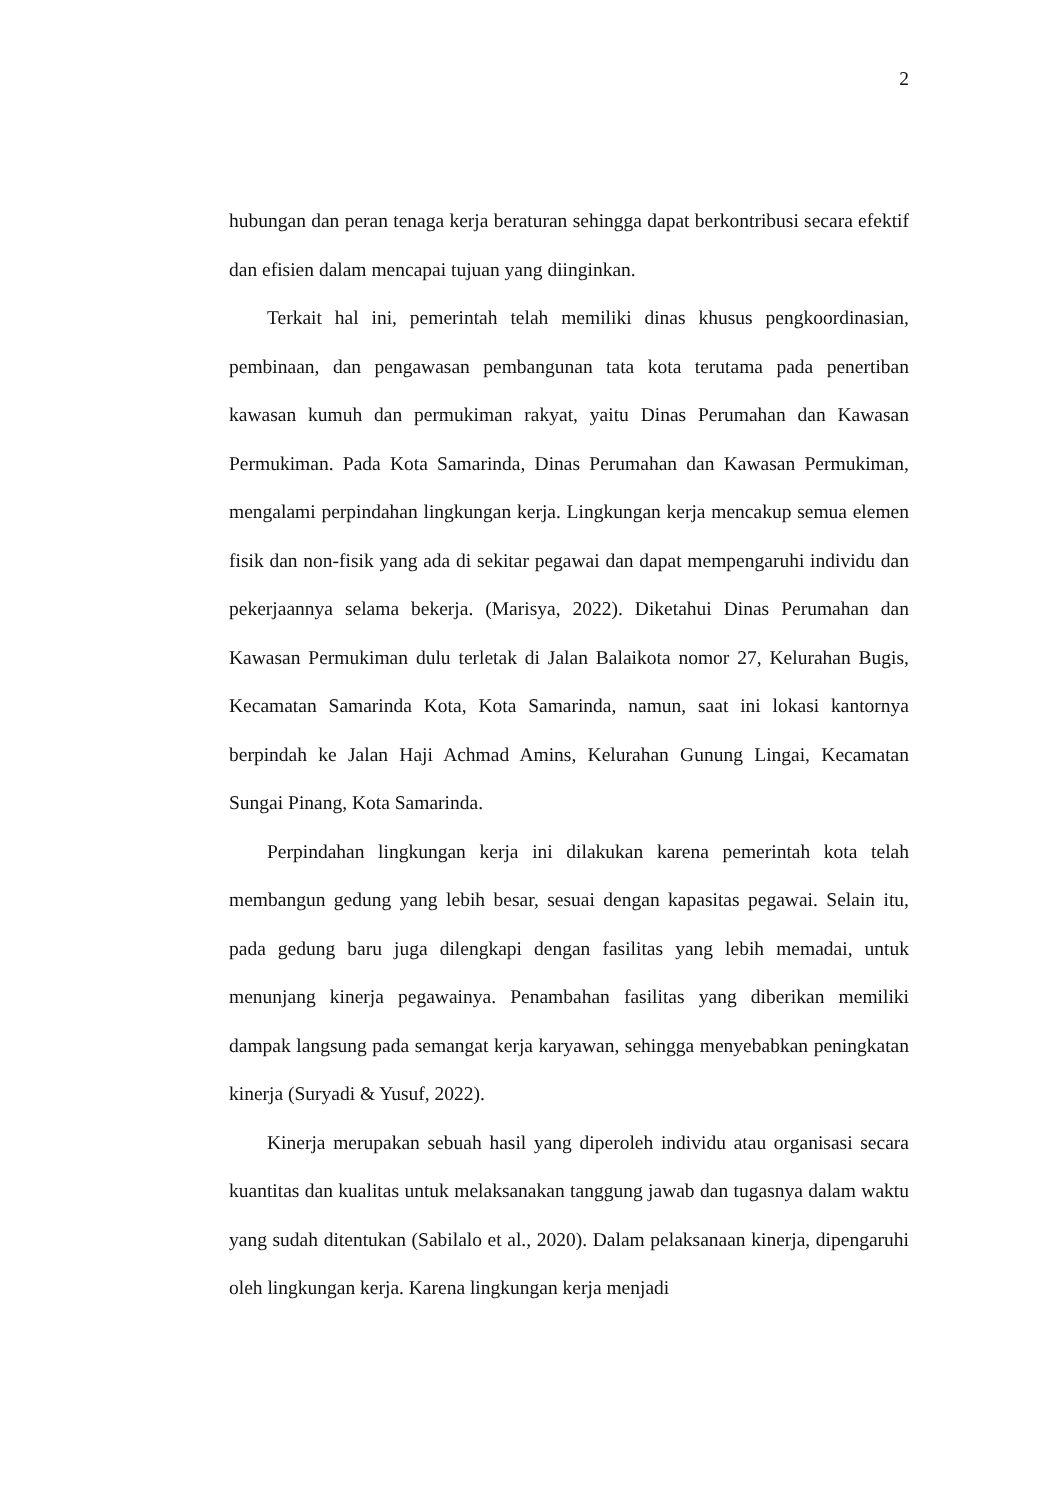2
hubungan dan peran tenaga kerja beraturan sehingga dapat berkontribusi secara efektif dan efisien dalam mencapai tujuan yang diinginkan.
Terkait hal ini, pemerintah telah memiliki dinas khusus pengkoordinasian, pembinaan, dan pengawasan pembangunan tata kota terutama pada penertiban kawasan kumuh dan permukiman rakyat, yaitu Dinas Perumahan dan Kawasan Permukiman. Pada Kota Samarinda, Dinas Perumahan dan Kawasan Permukiman, mengalami perpindahan lingkungan kerja. Lingkungan kerja mencakup semua elemen fisik dan non-fisik yang ada di sekitar pegawai dan dapat mempengaruhi individu dan pekerjaannya selama bekerja. (Marisya, 2022). Diketahui Dinas Perumahan dan Kawasan Permukiman dulu terletak di Jalan Balaikota nomor 27, Kelurahan Bugis, Kecamatan Samarinda Kota, Kota Samarinda, namun, saat ini lokasi kantornya berpindah ke Jalan Haji Achmad Amins, Kelurahan Gunung Lingai, Kecamatan Sungai Pinang, Kota Samarinda.
Perpindahan lingkungan kerja ini dilakukan karena pemerintah kota telah membangun gedung yang lebih besar, sesuai dengan kapasitas pegawai. Selain itu, pada gedung baru juga dilengkapi dengan fasilitas yang lebih memadai, untuk menunjang kinerja pegawainya. Penambahan fasilitas yang diberikan memiliki dampak langsung pada semangat kerja karyawan, sehingga menyebabkan peningkatan kinerja (Suryadi & Yusuf, 2022).
Kinerja merupakan sebuah hasil yang diperoleh individu atau organisasi secara kuantitas dan kualitas untuk melaksanakan tanggung jawab dan tugasnya dalam waktu yang sudah ditentukan (Sabilalo et al., 2020). Dalam pelaksanaan kinerja, dipengaruhi oleh lingkungan kerja. Karena lingkungan kerja menjadi